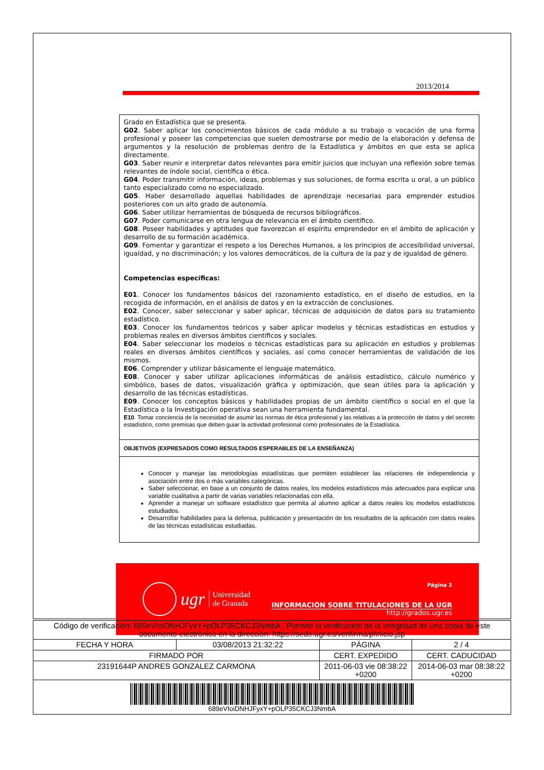2013/2014
Grado en Estadística que se presenta.
G02. Saber aplicar los conocimientos básicos de cada módulo a su trabajo o vocación de una forma profesional y poseer las competencias que suelen demostrarse por medio de la elaboración y defensa de argumentos y la resolución de problemas dentro de la Estadística y ámbitos en que esta se aplica directamente.
G03. Saber reunir e interpretar datos relevantes para emitir juicios que incluyan una reflexión sobre temas relevantes de índole social, científica o ética.
G04. Poder transmitir información, ideas, problemas y sus soluciones, de forma escrita u oral, a un público tanto especializado como no especializado.
G05. Haber desarrollado aquellas habilidades de aprendizaje necesarias para emprender estudios posteriores con un alto grado de autonomía.
G06. Saber utilizar herramientas de búsqueda de recursos bibliográficos.
G07. Poder comunicarse en otra lengua de relevancia en el ámbito científico.
G08. Poseer habilidades y aptitudes que favorezcan el espíritu emprendedor en el ámbito de aplicación y desarrollo de su formación académica.
G09. Fomentar y garantizar el respeto a los Derechos Humanos, a los principios de accesibilidad universal, igualdad, y no discriminación; y los valores democráticos, de la cultura de la paz y de igualdad de género.
Competencias específicas:
E01. Conocer los fundamentos básicos del razonamiento estadístico, en el diseño de estudios, en la recogida de información, en el análisis de datos y en la extracción de conclusiones.
E02. Conocer, saber seleccionar y saber aplicar, técnicas de adquisición de datos para su tratamiento estadístico.
E03. Conocer los fundamentos teóricos y saber aplicar modelos y técnicas estadísticas en estudios y problemas reales en diversos ámbitos científicos y sociales.
E04. Saber seleccionar los modelos o técnicas estadísticas para su aplicación en estudios y problemas reales en diversos ámbitos científicos y sociales, así como conocer herramientas de validación de los mismos.
E06. Comprender y utilizar básicamente el lenguaje matemático.
E08. Conocer y saber utilizar aplicaciones informáticas de análisis estadístico, cálculo numérico y simbólico, bases de datos, visualización gráfica y optimización, que sean útiles para la aplicación y desarrollo de las técnicas estadísticas.
E09. Conocer los conceptos básicos y habilidades propias de un ámbito científico o social en el que la Estadística o la Investigación operativa sean una herramienta fundamental.
E10. Tomar conciencia de la necesidad de asumir las normas de ética profesional y las relativas a la protección de datos y del secreto estadístico, como premisas que deben guiar la actividad profesional como profesionales de la Estadística.
OBJETIVOS (EXPRESADOS COMO RESULTADOS ESPERABLES DE LA ENSEÑANZA)
Conocer y manejar las metodologías estadísticas que permiten establecer las relaciones de independencia y asociación entre dos o más variables categóricas.
Saber seleccionar, en base a un conjunto de datos reales, los modelos estadísticos más adecuados para explicar una variable cualitativa a partir de varias variables relacionadas con ella.
Aprender a manejar un software estadístico que permita al alumno aplicar a datos reales los modelos estadísticos estudiados.
Desarrollar habilidades para la defensa, publicación y presentación de los resultados de la aplicación con datos reales de las técnicas estadísticas estudiadas.
ugr Universidad
de Granada
Página 2
INFORMACIÓN SOBRE TITULACIONES DE LA UGR
http://grados.ugr.es
| Código de verificación: 689eVIoiDNHJFyxY+pOLP35CKCJ3NmbA . Permite la verificación de la integridad de una copia de este documento electrónico en la dirección: https://sede.ugr.es/verifirma/pfinicio.jsp | | | |
| FECHA Y HORA | 03/08/2013 21:32:22 | PÁGINA | 2 / 4 |
| FIRMADO POR | | CERT. EXPEDIDO | CERT. CADUCIDAD |
| 23191644P ANDRES GONZALEZ CARMONA | | 2011-06-03 vie 08:38:22 +0200 | 2014-06-03 mar 08:38:22 +0200 |
| 689eVIoiDNHJFyxY+pOLP35CKCJ3NmbA | | | |